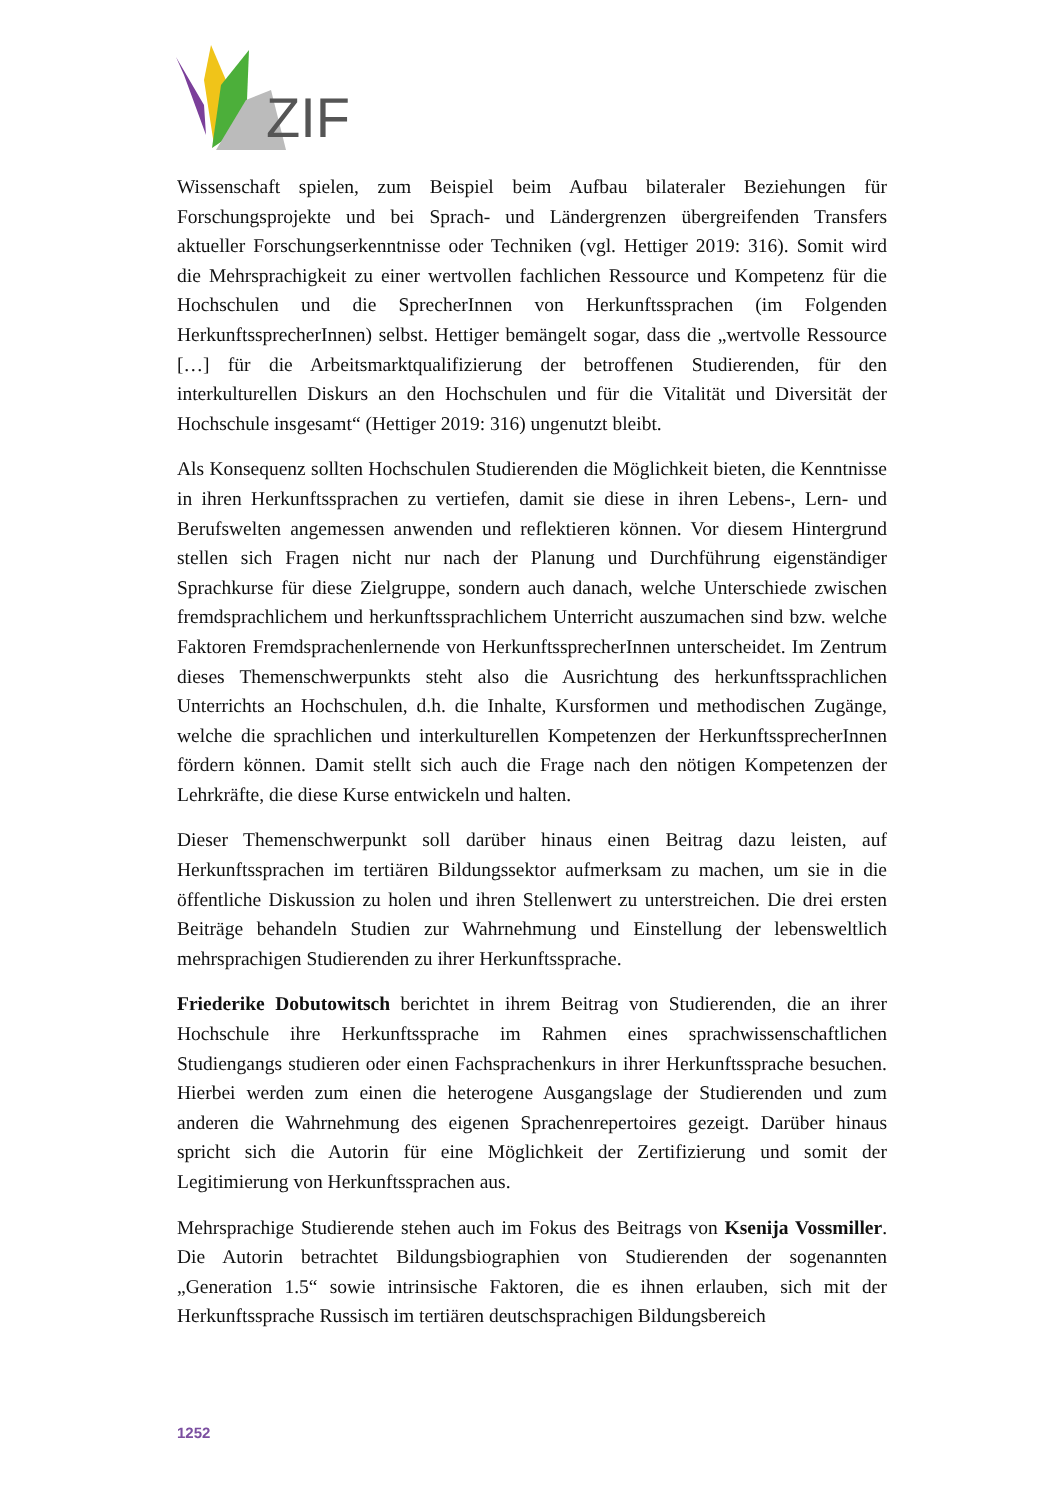ZIF
Wissenschaft spielen, zum Beispiel beim Aufbau bilateraler Beziehungen für Forschungsprojekte und bei Sprach- und Ländergrenzen übergreifenden Transfers aktueller Forschungserkenntnisse oder Techniken (vgl. Hettiger 2019: 316). Somit wird die Mehrsprachigkeit zu einer wertvollen fachlichen Ressource und Kompetenz für die Hochschulen und die SprecherInnen von Herkunftssprachen (im Folgenden HerkunftssprecherInnen) selbst. Hettiger bemängelt sogar, dass die „wertvolle Ressource […] für die Arbeitsmarktqualifizierung der betroffenen Studierenden, für den interkulturellen Diskurs an den Hochschulen und für die Vitalität und Diversität der Hochschule insgesamt“ (Hettiger 2019: 316) ungenutzt bleibt.
Als Konsequenz sollten Hochschulen Studierenden die Möglichkeit bieten, die Kenntnisse in ihren Herkunftssprachen zu vertiefen, damit sie diese in ihren Lebens-, Lern- und Berufswelten angemessen anwenden und reflektieren können. Vor diesem Hintergrund stellen sich Fragen nicht nur nach der Planung und Durchführung eigenständiger Sprachkurse für diese Zielgruppe, sondern auch danach, welche Unterschiede zwischen fremdsprachlichem und herkunftssprachlichem Unterricht auszumachen sind bzw. welche Faktoren Fremdsprachenlernende von HerkunftssprecherInnen unterscheidet. Im Zentrum dieses Themenschwerpunkts steht also die Ausrichtung des herkunftssprachlichen Unterrichts an Hochschulen, d.h. die Inhalte, Kursformen und methodischen Zugänge, welche die sprachlichen und interkulturellen Kompetenzen der HerkunftssprecherInnen fördern können. Damit stellt sich auch die Frage nach den nötigen Kompetenzen der Lehrkräfte, die diese Kurse entwickeln und halten.
Dieser Themenschwerpunkt soll darüber hinaus einen Beitrag dazu leisten, auf Herkunftssprachen im tertiären Bildungssektor aufmerksam zu machen, um sie in die öffentliche Diskussion zu holen und ihren Stellenwert zu unterstreichen. Die drei ersten Beiträge behandeln Studien zur Wahrnehmung und Einstellung der lebensweltlich mehrsprachigen Studierenden zu ihrer Herkunftssprache.
Friederike Dobutowitsch berichtet in ihrem Beitrag von Studierenden, die an ihrer Hochschule ihre Herkunftssprache im Rahmen eines sprachwissenschaftlichen Studiengangs studieren oder einen Fachsprachenkurs in ihrer Herkunftssprache besuchen. Hierbei werden zum einen die heterogene Ausgangslage der Studierenden und zum anderen die Wahrnehmung des eigenen Sprachenrepertoires gezeigt. Darüber hinaus spricht sich die Autorin für eine Möglichkeit der Zertifizierung und somit der Legitimierung von Herkunftssprachen aus.
Mehrsprachige Studierende stehen auch im Fokus des Beitrags von Ksenija Vossmiller. Die Autorin betrachtet Bildungsbiographien von Studierenden der sogenannten „Generation 1.5“ sowie intrinsische Faktoren, die es ihnen erlauben, sich mit der Herkunftssprache Russisch im tertiären deutschsprachigen Bildungsbereich
1252